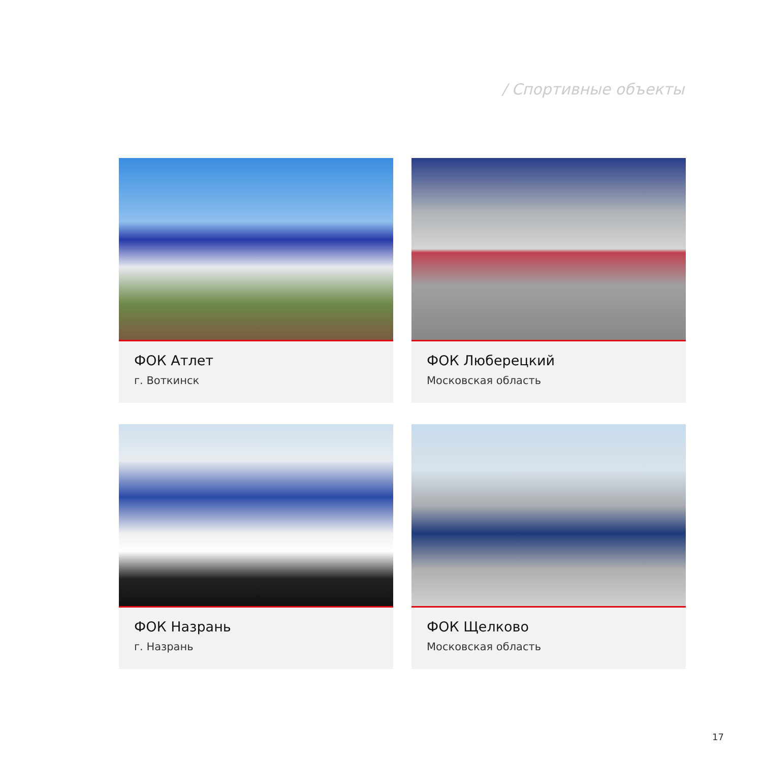/ Спортивные объекты
ФОК Атлет
г. Воткинск
ФОК Люберецкий
Московская область
ФОК Назрань
г. Назрань
ФОК Щелково
Московская область
17